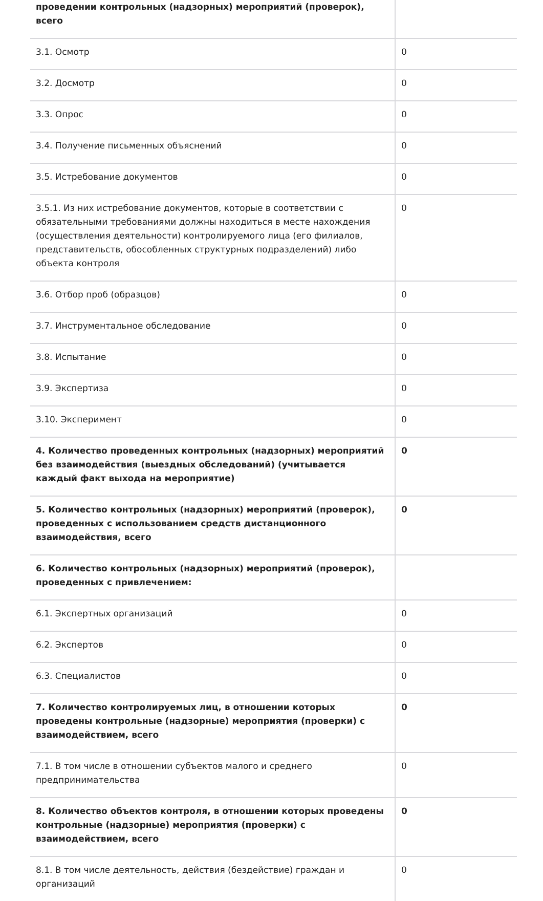| проведении контрольных (надзорных) мероприятий (проверок), всего | |
| 3.1. Осмотр | 0 |
| 3.2. Досмотр | 0 |
| 3.3. Опрос | 0 |
| 3.4. Получение письменных объяснений | 0 |
| 3.5. Истребование документов | 0 |
| 3.5.1. Из них истребование документов, которые в соответствии с обязательными требованиями должны находиться в месте нахождения (осуществления деятельности) контролируемого лица (его филиалов, представительств, обособленных структурных подразделений) либо объекта контроля | 0 |
| 3.6. Отбор проб (образцов) | 0 |
| 3.7. Инструментальное обследование | 0 |
| 3.8. Испытание | 0 |
| 3.9. Экспертиза | 0 |
| 3.10. Эксперимент | 0 |
| 4. Количество проведенных контрольных (надзорных) мероприятий без взаимодействия (выездных обследований) (учитывается каждый факт выхода на мероприятие) | 0 |
| 5. Количество контрольных (надзорных) мероприятий (проверок), проведенных с использованием средств дистанционного взаимодействия, всего | 0 |
| 6. Количество контрольных (надзорных) мероприятий (проверок), проведенных с привлечением: | |
| 6.1. Экспертных организаций | 0 |
| 6.2. Экспертов | 0 |
| 6.3. Специалистов | 0 |
| 7. Количество контролируемых лиц, в отношении которых проведены контрольные (надзорные) мероприятия (проверки) с взаимодействием, всего | 0 |
| 7.1. В том числе в отношении субъектов малого и среднего предпринимательства | 0 |
| 8. Количество объектов контроля, в отношении которых проведены контрольные (надзорные) мероприятия (проверки) с взаимодействием, всего | 0 |
| 8.1. В том числе деятельность, действия (бездействие) граждан и организаций | 0 |